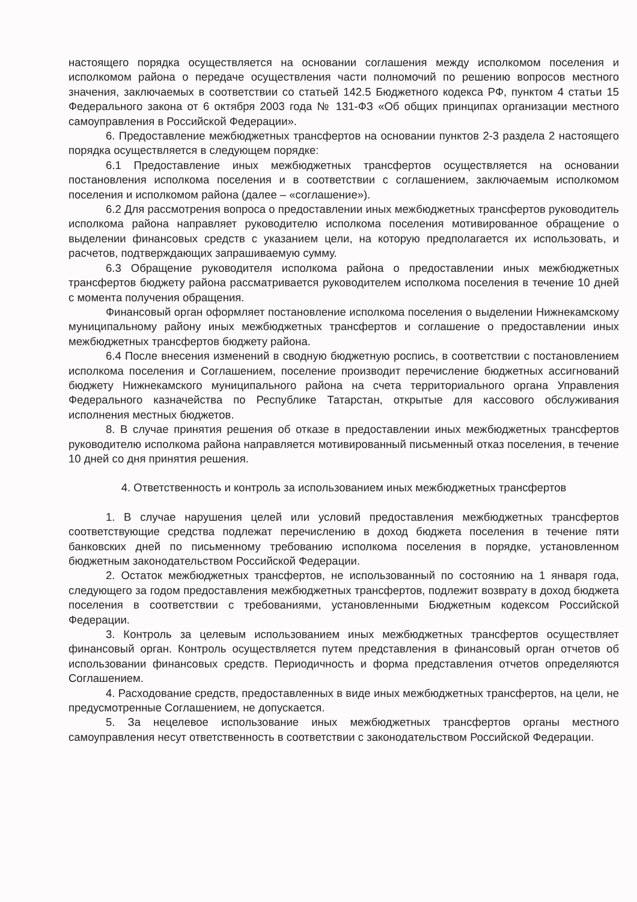настоящего порядка осуществляется на основании соглашения между исполкомом поселения и исполкомом района о передаче осуществления части полномочий по решению вопросов местного значения, заключаемых в соответствии со статьей 142.5 Бюджетного кодекса РФ, пунктом 4 статьи 15 Федерального закона от 6 октября 2003 года № 131-ФЗ «Об общих принципах организации местного самоуправления в Российской Федерации».
6. Предоставление межбюджетных трансфертов на основании пунктов 2-3 раздела 2 настоящего порядка осуществляется в следующем порядке:
6.1 Предоставление иных межбюджетных трансфертов осуществляется на основании постановления исполкома поселения и в соответствии с соглашением, заключаемым исполкомом поселения и исполкомом района (далее – «соглашение»).
6.2 Для рассмотрения вопроса о предоставлении иных межбюджетных трансфертов руководитель исполкома района направляет руководителю исполкома поселения мотивированное обращение о выделении финансовых средств с указанием цели, на которую предполагается их использовать, и расчетов, подтверждающих запрашиваемую сумму.
6.3 Обращение руководителя исполкома района о предоставлении иных межбюджетных трансфертов бюджету района рассматривается руководителем исполкома поселения в течение 10 дней с момента получения обращения.
Финансовый орган оформляет постановление исполкома поселения о выделении Нижнекамскому муниципальному району иных межбюджетных трансфертов и соглашение о предоставлении иных межбюджетных трансфертов бюджету района.
6.4 После внесения изменений в сводную бюджетную роспись, в соответствии с постановлением исполкома поселения и Соглашением, поселение производит перечисление бюджетных ассигнований бюджету Нижнекамского муниципального района на счета территориального органа Управления Федерального казначейства по Республике Татарстан, открытые для кассового обслуживания исполнения местных бюджетов.
8. В случае принятия решения об отказе в предоставлении иных межбюджетных трансфертов руководителю исполкома района направляется мотивированный письменный отказ поселения, в течение 10 дней со дня принятия решения.
4. Ответственность и контроль за использованием иных межбюджетных трансфертов
1. В случае нарушения целей или условий предоставления межбюджетных трансфертов соответствующие средства подлежат перечислению в доход бюджета поселения в течение пяти банковских дней по письменному требованию исполкома поселения в порядке, установленном бюджетным законодательством Российской Федерации.
2. Остаток межбюджетных трансфертов, не использованный по состоянию на 1 января года, следующего за годом предоставления межбюджетных трансфертов, подлежит возврату в доход бюджета поселения в соответствии с требованиями, установленными Бюджетным кодексом Российской Федерации.
3. Контроль за целевым использованием иных межбюджетных трансфертов осуществляет финансовый орган. Контроль осуществляется путем представления в финансовый орган отчетов об использовании финансовых средств. Периодичность и форма представления отчетов определяются Соглашением.
4. Расходование средств, предоставленных в виде иных межбюджетных трансфертов, на цели, не предусмотренные Соглашением, не допускается.
5. За нецелевое использование иных межбюджетных трансфертов органы местного самоуправления несут ответственность в соответствии с законодательством Российской Федерации.